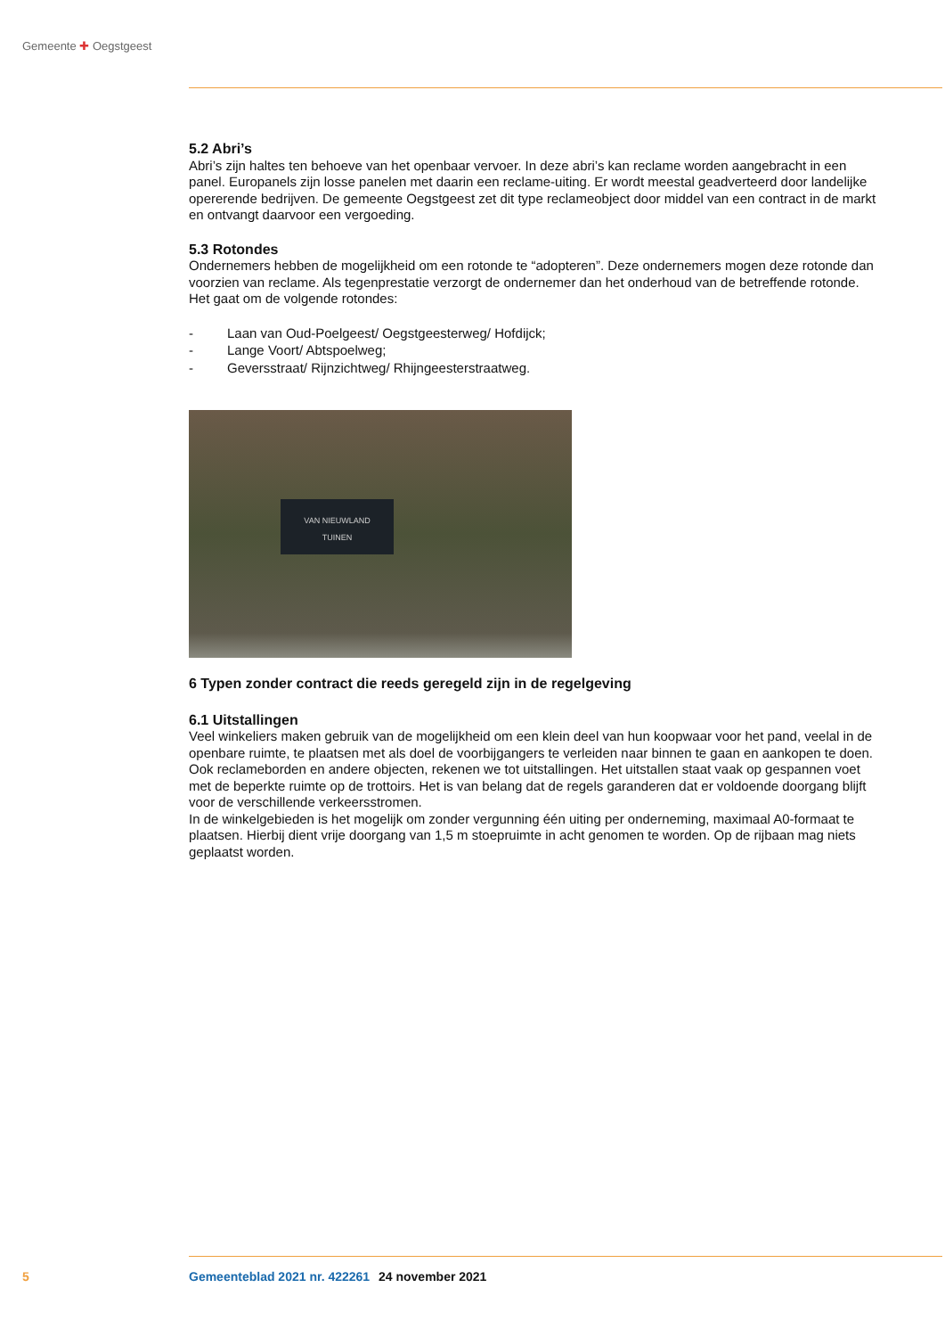Gemeente ✚ Oegstgeest
5.2 Abri’s
Abri’s zijn haltes ten behoeve van het openbaar vervoer. In deze abri’s kan reclame worden aangebracht in een panel. Europanels zijn losse panelen met daarin een reclame-uiting. Er wordt meestal geadverteerd door landelijke opererende bedrijven. De gemeente Oegstgeest zet dit type reclameobject door middel van een contract in de markt en ontvangt daarvoor een vergoeding.
5.3 Rotondes
Ondernemers hebben de mogelijkheid om een rotonde te “adopteren”. Deze ondernemers mogen deze rotonde dan voorzien van reclame. Als tegenprestatie verzorgt de ondernemer dan het onderhoud van de betreffende rotonde. Het gaat om de volgende rotondes:
- Laan van Oud-Poelgeest/ Oegstgeesterweg/ Hofdijck;
- Lange Voort/ Abtspoelweg;
- Geversstraat/ Rijnzichtweg/ Rhijngeesterstraatweg.
VAN NIEUWLAND
TUINEN
6 Typen zonder contract die reeds geregeld zijn in de regelgeving
6.1 Uitstallingen
Veel winkeliers maken gebruik van de mogelijkheid om een klein deel van hun koopwaar voor het pand, veelal in de openbare ruimte, te plaatsen met als doel de voorbijgangers te verleiden naar binnen te gaan en aankopen te doen. Ook reclameborden en andere objecten, rekenen we tot uitstallingen. Het uitstallen staat vaak op gespannen voet met de beperkte ruimte op de trottoirs. Het is van belang dat de regels garanderen dat er voldoende doorgang blijft voor de verschillende verkeersstromen.
In de winkelgebieden is het mogelijk om zonder vergunning één uiting per onderneming, maximaal A0-formaat te plaatsen. Hierbij dient vrije doorgang van 1,5 m stoepruimte in acht genomen te worden. Op de rijbaan mag niets geplaatst worden.
5 Gemeenteblad 2021 nr. 422261 24 november 2021